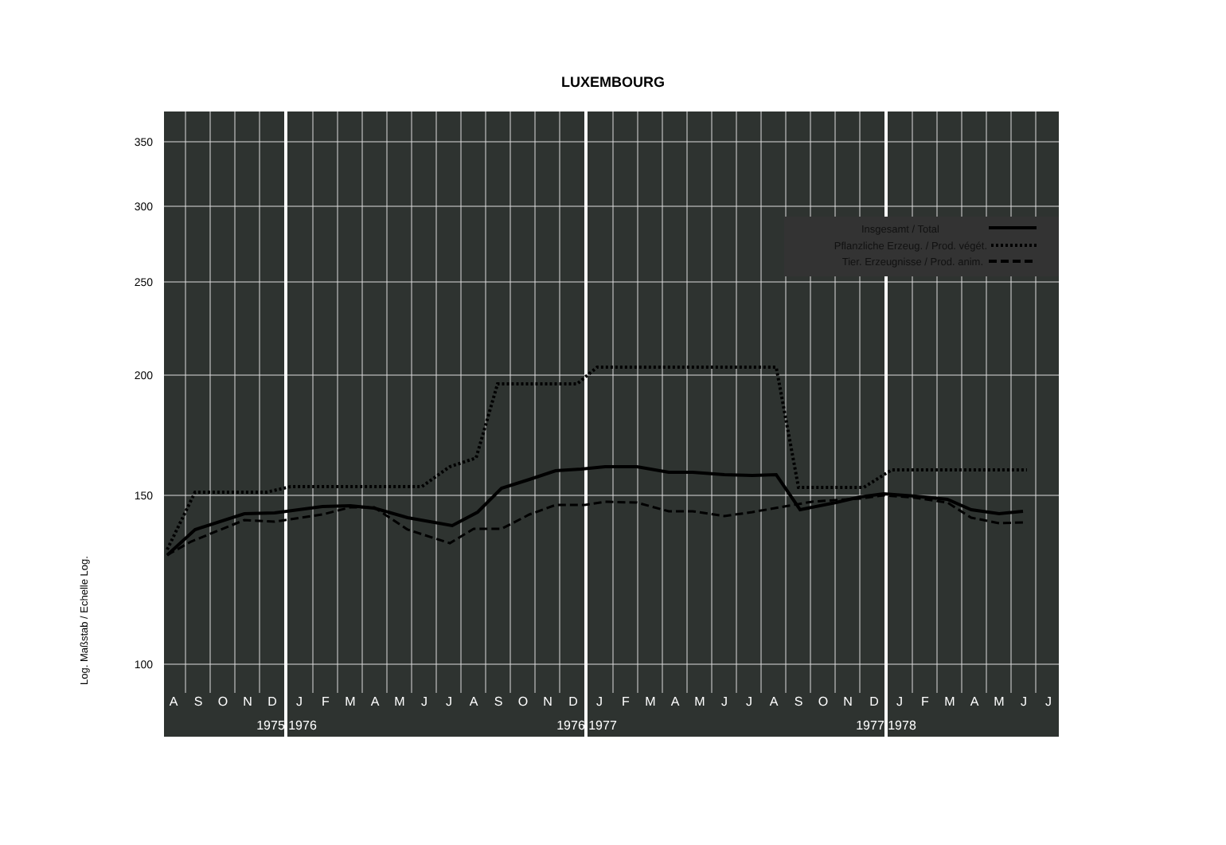LUXEMBOURG
Log. Maßstab / Echelle Log.
350
300
250
200
150
100
A
S
O
N
D
J
F
M
A
M
J
J
A
S
O
N
D
J
F
M
A
M
J
J
A
S
O
N
D
J
F
M
A
M
J
J
1975
1976
1976
1977
1977
1978
Insgesamt / Total
Pflanzliche Erzeug. / Prod. végét.
Tier. Erzeugnisse / Prod. anim.